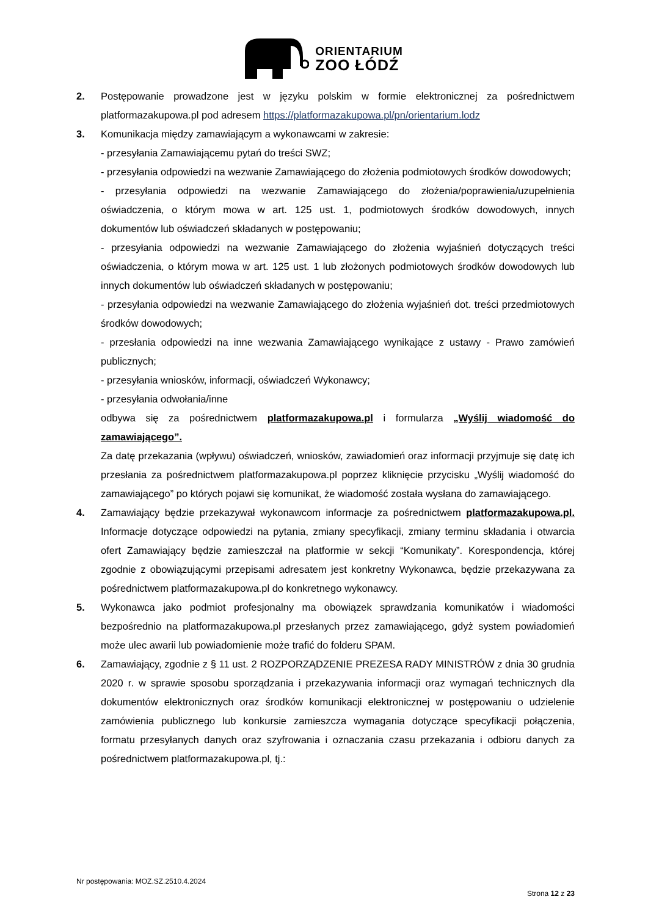ORIENTARIUM
ZOO ŁÓDŹ
2. Postępowanie prowadzone jest w języku polskim w formie elektronicznej za pośrednictwem platformazakupowa.pl pod adresem https://platformazakupowa.pl/pn/orientarium.lodz
3. Komunikacja między zamawiającym a wykonawcami w zakresie:
- przesyłania Zamawiającemu pytań do treści SWZ;
- przesyłania odpowiedzi na wezwanie Zamawiającego do złożenia podmiotowych środków dowodowych;
- przesyłania odpowiedzi na wezwanie Zamawiającego do złożenia/poprawienia/uzupełnienia oświadczenia, o którym mowa w art. 125 ust. 1, podmiotowych środków dowodowych, innych dokumentów lub oświadczeń składanych w postępowaniu;
- przesyłania odpowiedzi na wezwanie Zamawiającego do złożenia wyjaśnień dotyczących treści oświadczenia, o którym mowa w art. 125 ust. 1 lub złożonych podmiotowych środków dowodowych lub innych dokumentów lub oświadczeń składanych w postępowaniu;
- przesyłania odpowiedzi na wezwanie Zamawiającego do złożenia wyjaśnień dot. treści przedmiotowych środków dowodowych;
- przesłania odpowiedzi na inne wezwania Zamawiającego wynikające z ustawy - Prawo zamówień publicznych;
- przesyłania wniosków, informacji, oświadczeń Wykonawcy;
- przesyłania odwołania/inne
odbywa się za pośrednictwem platformazakupowa.pl i formularza „Wyślij wiadomość do zamawiającego”.
Za datę przekazania (wpływu) oświadczeń, wniosków, zawiadomień oraz informacji przyjmuje się datę ich przesłania za pośrednictwem platformazakupowa.pl poprzez kliknięcie przycisku „Wyślij wiadomość do zamawiającego” po których pojawi się komunikat, że wiadomość została wysłana do zamawiającego.
4. Zamawiający będzie przekazywał wykonawcom informacje za pośrednictwem platformazakupowa.pl. Informacje dotyczące odpowiedzi na pytania, zmiany specyfikacji, zmiany terminu składania i otwarcia ofert Zamawiający będzie zamieszczał na platformie w sekcji “Komunikaty”. Korespondencja, której zgodnie z obowiązującymi przepisami adresatem jest konkretny Wykonawca, będzie przekazywana za pośrednictwem platformazakupowa.pl do konkretnego wykonawcy.
5. Wykonawca jako podmiot profesjonalny ma obowiązek sprawdzania komunikatów i wiadomości bezpośrednio na platformazakupowa.pl przesłanych przez zamawiającego, gdyż system powiadomień może ulec awarii lub powiadomienie może trafić do folderu SPAM.
6. Zamawiający, zgodnie z § 11 ust. 2 ROZPORZĄDZENIE PREZESA RADY MINISTRÓW z dnia 30 grudnia 2020 r. w sprawie sposobu sporządzania i przekazywania informacji oraz wymagań technicznych dla dokumentów elektronicznych oraz środków komunikacji elektronicznej w postępowaniu o udzielenie zamówienia publicznego lub konkursie zamieszcza wymagania dotyczące specyfikacji połączenia, formatu przesyłanych danych oraz szyfrowania i oznaczania czasu przekazania i odbioru danych za pośrednictwem platformazakupowa.pl, tj.:
Nr postępowania: MOZ.SZ.2510.4.2024
Strona 12 z 23